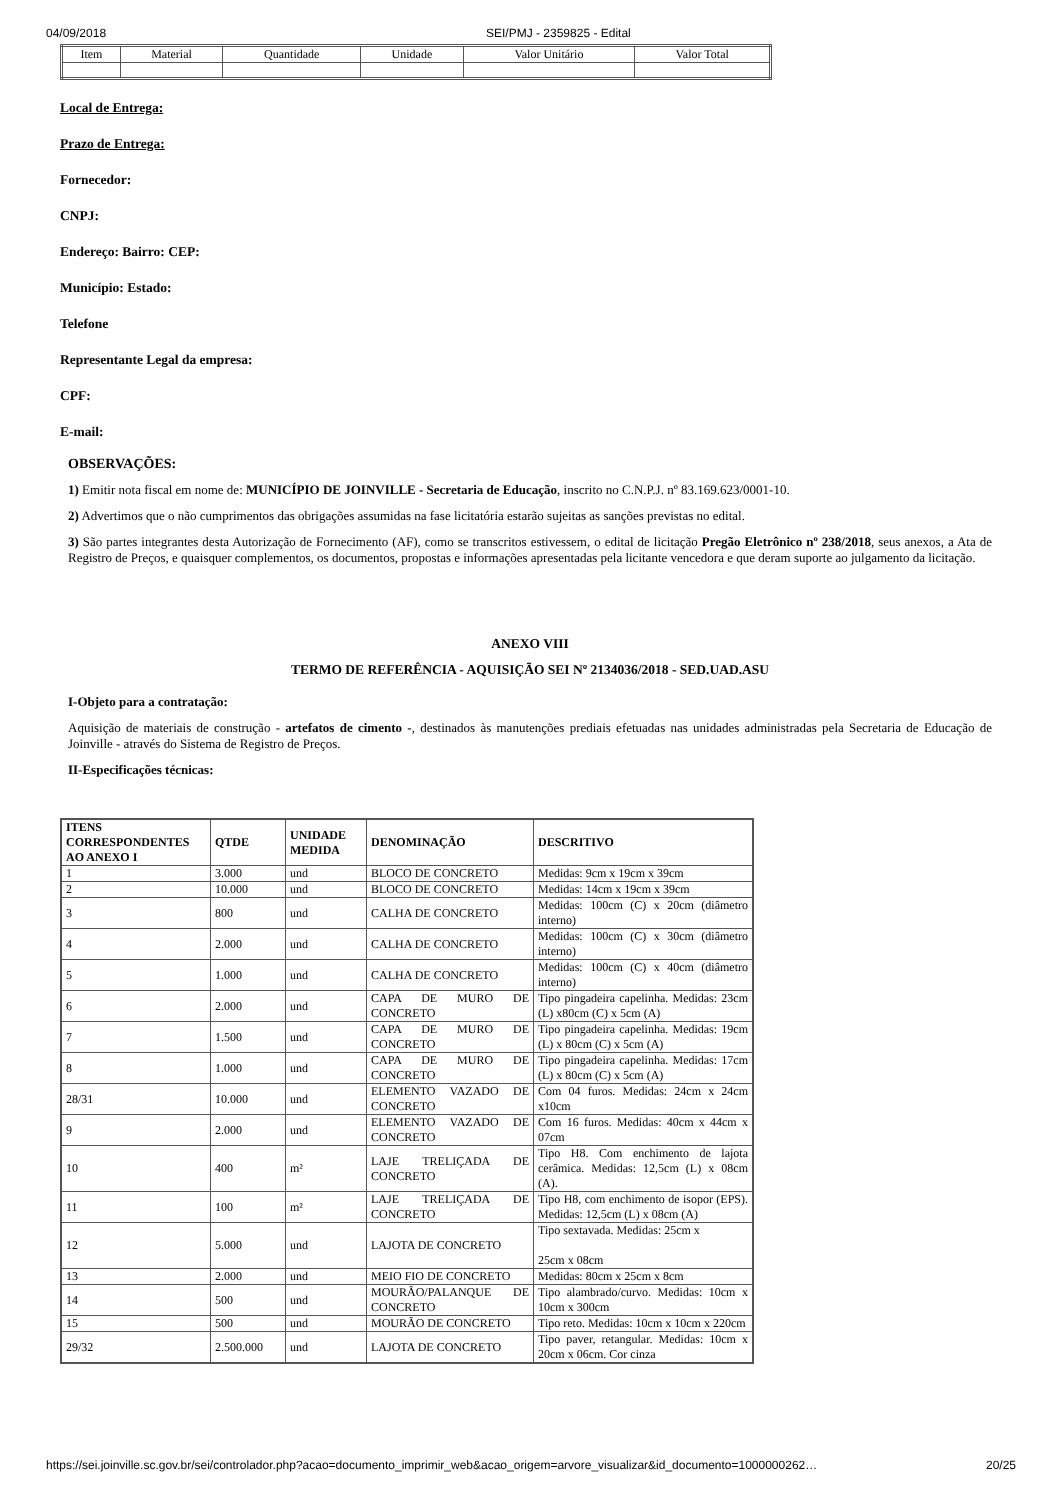04/09/2018 SEI/PMJ - 2359825 - Edital
| Item | Material | Quantidade | Unidade | Valor Unitário | Valor Total |
Local de Entrega:
Prazo de Entrega:
Fornecedor:
CNPJ:
Endereço: Bairro: CEP:
Município: Estado:
Telefone
Representante Legal da empresa:
CPF:
E-mail:
OBSERVAÇÕES:
1) Emitir nota fiscal em nome de: MUNICÍPIO DE JOINVILLE - Secretaria de Educação, inscrito no C.N.P.J. nº 83.169.623/0001-10.
2) Advertimos que o não cumprimentos das obrigações assumidas na fase licitatória estarão sujeitas as sanções previstas no edital.
3) São partes integrantes desta Autorização de Fornecimento (AF), como se transcritos estivessem, o edital de licitação Pregão Eletrônico nº 238/2018, seus anexos, a Ata de Registro de Preços, e quaisquer complementos, os documentos, propostas e informações apresentadas pela licitante vencedora e que deram suporte ao julgamento da licitação.
ANEXO VIII
TERMO DE REFERÊNCIA - AQUISIÇÃO SEI Nº 2134036/2018 - SED.UAD.ASU
I-Objeto para a contratação:
Aquisição de materiais de construção - artefatos de cimento -, destinados às manutenções prediais efetuadas nas unidades administradas pela Secretaria de Educação de Joinville - através do Sistema de Registro de Preços.
II-Especificações técnicas:
| ITENS CORRESPONDENTES AO ANEXO I | QTDE | UNIDADE MEDIDA | DENOMINAÇÃO | DESCRITIVO |
| --- | --- | --- | --- | --- |
| 1 | 3.000 | und | BLOCO DE CONCRETO | Medidas: 9cm x 19cm x 39cm |
| 2 | 10.000 | und | BLOCO DE CONCRETO | Medidas: 14cm x 19cm x 39cm |
| 3 | 800 | und | CALHA DE CONCRETO | Medidas: 100cm (C) x 20cm (diâmetro interno) |
| 4 | 2.000 | und | CALHA DE CONCRETO | Medidas: 100cm (C) x 30cm (diâmetro interno) |
| 5 | 1.000 | und | CALHA DE CONCRETO | Medidas: 100cm (C) x 40cm (diâmetro interno) |
| 6 | 2.000 | und | CAPA DE MURO DE CONCRETO | Tipo pingadeira capelinha. Medidas: 23cm (L) x80cm (C) x 5cm (A) |
| 7 | 1.500 | und | CAPA DE MURO DE CONCRETO | Tipo pingadeira capelinha. Medidas: 19cm (L) x 80cm (C) x 5cm (A) |
| 8 | 1.000 | und | CAPA DE MURO DE CONCRETO | Tipo pingadeira capelinha. Medidas: 17cm (L) x 80cm (C) x 5cm (A) |
| 28/31 | 10.000 | und | ELEMENTO VAZADO DE CONCRETO | Com 04 furos. Medidas: 24cm x 24cm x10cm |
| 9 | 2.000 | und | ELEMENTO VAZADO DE CONCRETO | Com 16 furos. Medidas: 40cm x 44cm x 07cm |
| 10 | 400 | m² | LAJE TRELIÇADA DE CONCRETO | Tipo H8. Com enchimento de lajota cerâmica. Medidas: 12,5cm (L) x 08cm (A). |
| 11 | 100 | m² | LAJE TRELIÇADA DE CONCRETO | Tipo H8, com enchimento de isopor (EPS). Medidas: 12,5cm (L) x 08cm (A) |
| 12 | 5.000 | und | LAJOTA DE CONCRETO | Tipo sextavada. Medidas: 25cm x 25cm x 08cm |
| 13 | 2.000 | und | MEIO FIO DE CONCRETO | Medidas: 80cm x 25cm x 8cm |
| 14 | 500 | und | MOURÃO/PALANQUE DE CONCRETO | Tipo alambrado/curvo. Medidas: 10cm x 10cm x 300cm |
| 15 | 500 | und | MOURÃO DE CONCRETO | Tipo reto. Medidas: 10cm x 10cm x 220cm |
| 29/32 | 2.500.000 | und | LAJOTA DE CONCRETO | Tipo paver, retangular. Medidas: 10cm x 20cm x 06cm. Cor cinza |
https://sei.joinville.sc.gov.br/sei/controlador.php?acao=documento_imprimir_web&acao_origem=arvore_visualizar&id_documento=1000000262… 20/25